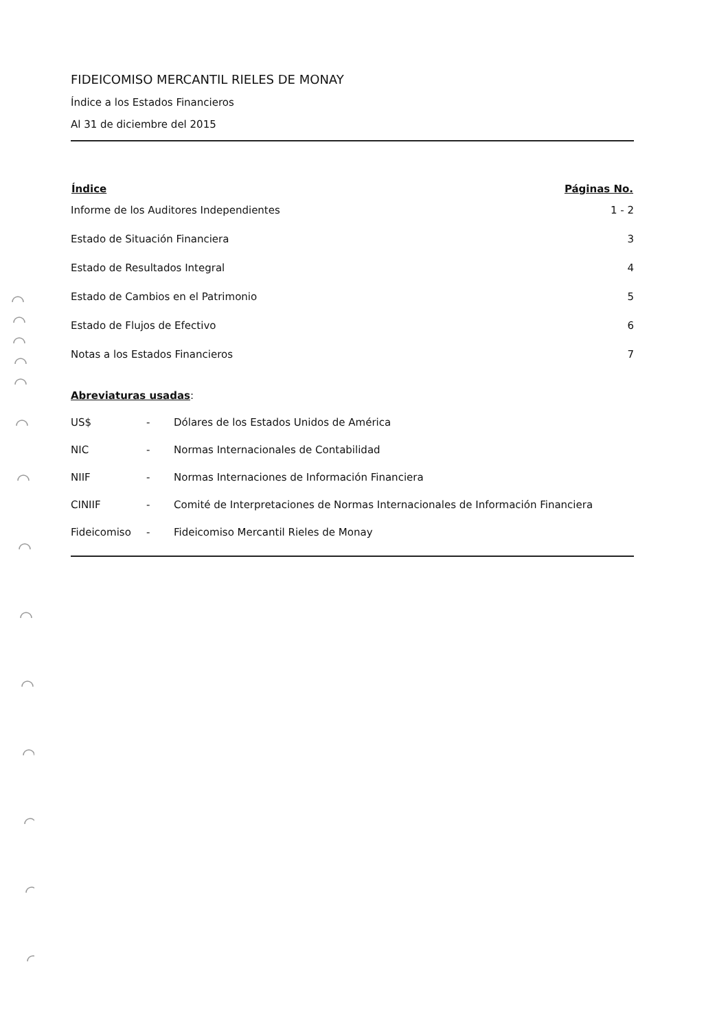FIDEICOMISO MERCANTIL RIELES DE MONAY
Índice a los Estados Financieros
Al 31 de diciembre del 2015
| Índice | Páginas No. |
| --- | --- |
| Informe de los Auditores Independientes | 1 - 2 |
| Estado de Situación Financiera | 3 |
| Estado de Resultados Integral | 4 |
| Estado de Cambios en el Patrimonio | 5 |
| Estado de Flujos de Efectivo | 6 |
| Notas a los Estados Financieros | 7 |
Abreviaturas usadas:
| US$ | - | Dólares de los Estados Unidos de América |
| NIC | - | Normas Internacionales de Contabilidad |
| NIIF | - | Normas Internaciones de Información Financiera |
| CINIIF | - | Comité de Interpretaciones de Normas Internacionales de Información Financiera |
| Fideicomiso | - | Fideicomiso Mercantil Rieles de Monay |